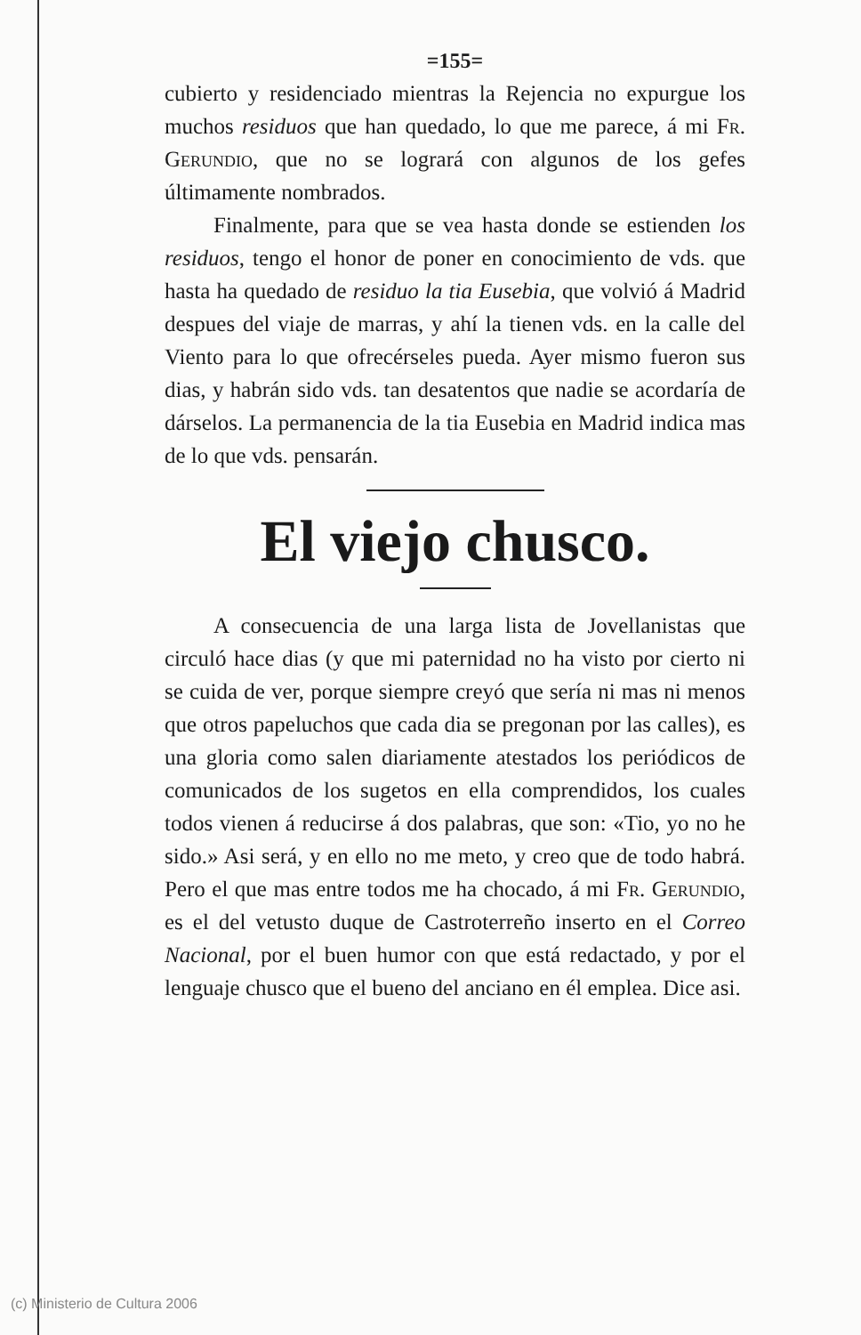=155=
cubierto y residenciado mientras la Rejencia no expurgue los muchos residuos que han quedado, lo que me parece, á mi Fr. Gerundio, que no se logrará con algunos de los gefes últimamente nombrados.
Finalmente, para que se vea hasta donde se estienden los residuos, tengo el honor de poner en conocimiento de vds. que hasta ha quedado de residuo la tia Eusebia, que volvió á Madrid despues del viaje de marras, y ahí la tienen vds. en la calle del Viento para lo que ofrecérseles pueda. Ayer mismo fueron sus dias, y habrán sido vds. tan desatentos que nadie se acordaría de dárselos. La permanencia de la tia Eusebia en Madrid indica mas de lo que vds. pensarán.
El viejo chusco.
A consecuencia de una larga lista de Jovellanistas que circuló hace dias (y que mi paternidad no ha visto por cierto ni se cuida de ver, porque siempre creyó que sería ni mas ni menos que otros papeluchos que cada dia se pregonan por las calles), es una gloria como salen diariamente atestados los periódicos de comunicados de los sugetos en ella comprendidos, los cuales todos vienen á reducirse á dos palabras, que son: «Tio, yo no he sido.» Asi será, y en ello no me meto, y creo que de todo habrá. Pero el que mas entre todos me ha chocado, á mi Fr. Gerundio, es el del vetusto duque de Castroterreño inserto en el Correo Nacional, por el buen humor con que está redactado, y por el lenguaje chusco que el bueno del anciano en él emplea. Dice asi.
(c) Ministerio de Cultura 2006